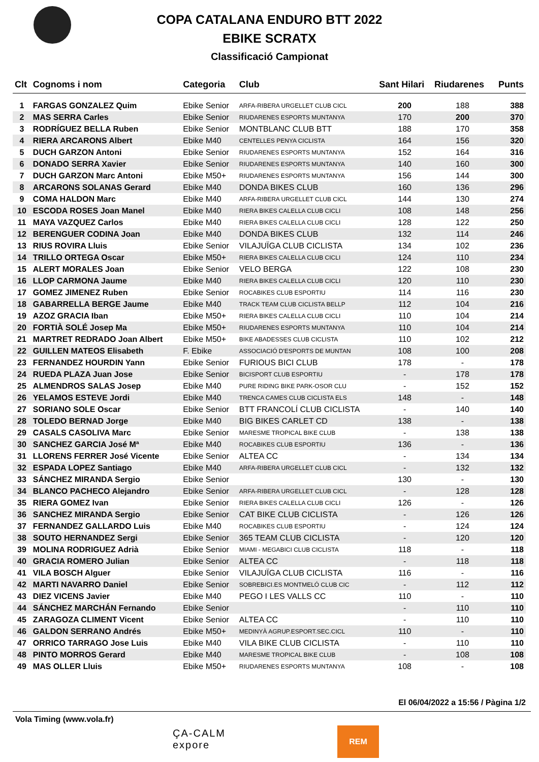COPA CATALANA ENDURO BTT 2022
EBIKE SCRATX
Classificació Campionat
| Clt | Cognoms i nom | Categoria | Club | Sant Hilari | Riudarenes | Punts |
| --- | --- | --- | --- | --- | --- | --- |
| 1 | FARGAS GONZALEZ Quim | Ebike Senior | ARFA-RIBERA URGELLET CLUB CICL | 200 | 188 | 388 |
| 2 | MAS SERRA Carles | Ebike Senior | RIUDARENES ESPORTS MUNTANYA | 170 | 200 | 370 |
| 3 | RODRÍGUEZ BELLA Ruben | Ebike Senior | MONTBLANC CLUB BTT | 188 | 170 | 358 |
| 4 | RIERA ARCARONS Albert | Ebike M40 | CENTELLES PENYA CICLISTA | 164 | 156 | 320 |
| 5 | DUCH GARZON Antoni | Ebike Senior | RIUDARENES ESPORTS MUNTANYA | 152 | 164 | 316 |
| 6 | DONADO SERRA Xavier | Ebike Senior | RIUDARENES ESPORTS MUNTANYA | 140 | 160 | 300 |
| 7 | DUCH GARZON Marc Antoni | Ebike M50+ | RIUDARENES ESPORTS MUNTANYA | 156 | 144 | 300 |
| 8 | ARCARONS SOLANAS Gerard | Ebike M40 | DONDA BIKES CLUB | 160 | 136 | 296 |
| 9 | COMA HALDON Marc | Ebike M40 | ARFA-RIBERA URGELLET CLUB CICL | 144 | 130 | 274 |
| 10 | ESCODA ROSES Joan Manel | Ebike M40 | RIERA BIKES CALELLA CLUB CICLI | 108 | 148 | 256 |
| 11 | MAYA VAZQUEZ Carlos | Ebike M40 | RIERA BIKES CALELLA CLUB CICLI | 128 | 122 | 250 |
| 12 | BERENGUER CODINA Joan | Ebike M40 | DONDA BIKES CLUB | 132 | 114 | 246 |
| 13 | RIUS ROVIRA Lluis | Ebike Senior | VILAJUÏGA CLUB CICLISTA | 134 | 102 | 236 |
| 14 | TRILLO ORTEGA Oscar | Ebike M50+ | RIERA BIKES CALELLA CLUB CICLI | 124 | 110 | 234 |
| 15 | ALERT MORALES Joan | Ebike Senior | VELO BERGA | 122 | 108 | 230 |
| 16 | LLOP CARMONA Jaume | Ebike M40 | RIERA BIKES CALELLA CLUB CICLI | 120 | 110 | 230 |
| 17 | GOMEZ JIMENEZ Ruben | Ebike Senior | ROCABIKES CLUB ESPORTIU | 114 | 116 | 230 |
| 18 | GABARRELLA BERGE Jaume | Ebike M40 | TRACK TEAM CLUB CICLISTA BELLP | 112 | 104 | 216 |
| 19 | AZOZ GRACIA Iban | Ebike M50+ | RIERA BIKES CALELLA CLUB CICLI | 110 | 104 | 214 |
| 20 | FORTIÀ SOLÉ Josep Ma | Ebike M50+ | RIUDARENES ESPORTS MUNTANYA | 110 | 104 | 214 |
| 21 | MARTRET REDRADO Joan Albert | Ebike M50+ | BIKE ABADESSES CLUB CICLISTA | 110 | 102 | 212 |
| 22 | GUILLEN MATEOS Elisabeth | F. Ebike | ASSOCIACIÓ D'ESPORTS DE MUNTAN | 108 | 100 | 208 |
| 23 | FERNANDEZ HOURDIN Yann | Ebike Senior | FURIOUS BICI CLUB | 178 | - | 178 |
| 24 | RUEDA PLAZA Juan Jose | Ebike Senior | BICISPORT CLUB ESPORTIU | - | 178 | 178 |
| 25 | ALMENDROS SALAS Josep | Ebike M40 | PURE RIDING BIKE PARK-OSOR CLU | - | 152 | 152 |
| 26 | YELAMOS ESTEVE Jordi | Ebike M40 | TRENCA CAMES CLUB CICLISTA ELS | 148 | - | 148 |
| 27 | SORIANO SOLE Oscar | Ebike Senior | BTT FRANCOLÍ CLUB CICLISTA | - | 140 | 140 |
| 28 | TOLEDO BERNAD Jorge | Ebike M40 | BIG BIKES CARLET CD | 138 | - | 138 |
| 29 | CASALS CASOLIVA Marc | Ebike Senior | MARESME TROPICAL BIKE CLUB | - | 138 | 138 |
| 30 | SANCHEZ GARCIA José Mª | Ebike M40 | ROCABIKES CLUB ESPORTIU | 136 | - | 136 |
| 31 | LLORENS FERRER José Vicente | Ebike Senior | ALTEA CC | - | 134 | 134 |
| 32 | ESPADA LOPEZ Santiago | Ebike M40 | ARFA-RIBERA URGELLET CLUB CICL | - | 132 | 132 |
| 33 | SÁNCHEZ MIRANDA Sergio | Ebike Senior | | 130 | - | 130 |
| 34 | BLANCO PACHECO Alejandro | Ebike Senior | ARFA-RIBERA URGELLET CLUB CICL | - | 128 | 128 |
| 35 | RIERA GOMEZ Ivan | Ebike Senior | RIERA BIKES CALELLA CLUB CICLI | 126 | - | 126 |
| 36 | SANCHEZ MIRANDA Sergio | Ebike Senior | CAT BIKE CLUB CICLISTA | - | 126 | 126 |
| 37 | FERNANDEZ GALLARDO Luis | Ebike M40 | ROCABIKES CLUB ESPORTIU | - | 124 | 124 |
| 38 | SOUTO HERNANDEZ Sergi | Ebike Senior | 365 TEAM CLUB CICLISTA | - | 120 | 120 |
| 39 | MOLINA RODRIGUEZ Adrià | Ebike Senior | MIAMI - MEGABICI CLUB CICLISTA | 118 | - | 118 |
| 40 | GRACIA ROMERO Julian | Ebike Senior | ALTEA CC | - | 118 | 118 |
| 41 | VILA BOSCH Alguer | Ebike Senior | VILAJUÏGA CLUB CICLISTA | 116 | - | 116 |
| 42 | MARTI NAVARRO Daniel | Ebike Senior | SOBREBICI.ES MONTMELÓ CLUB CIC | - | 112 | 112 |
| 43 | DIEZ VICENS Javier | Ebike M40 | PEGO I LES VALLS CC | 110 | - | 110 |
| 44 | SÁNCHEZ MARCHÁN Fernando | Ebike Senior | | - | 110 | 110 |
| 45 | ZARAGOZA CLIMENT Vicent | Ebike Senior | ALTEA CC | - | 110 | 110 |
| 46 | GALDON SERRANO Andrés | Ebike M50+ | MEDINYÀ AGRUP.ESPORT.SEC.CICL | 110 | - | 110 |
| 47 | ORRICO TARRAGO Jose Luis | Ebike M40 | VILA BIKE CLUB CICLISTA | - | 110 | 110 |
| 48 | PINTO MORROS Gerard | Ebike M40 | MARESME TROPICAL BIKE CLUB | - | 108 | 108 |
| 49 | MAS OLLER Lluis | Ebike M50+ | RIUDARENES ESPORTS MUNTANYA | 108 | - | 108 |
El 06/04/2022 a 15:56 / Pàgina 1/2
Vola Timing (www.vola.fr)
ÇA-CALM
expore
REM